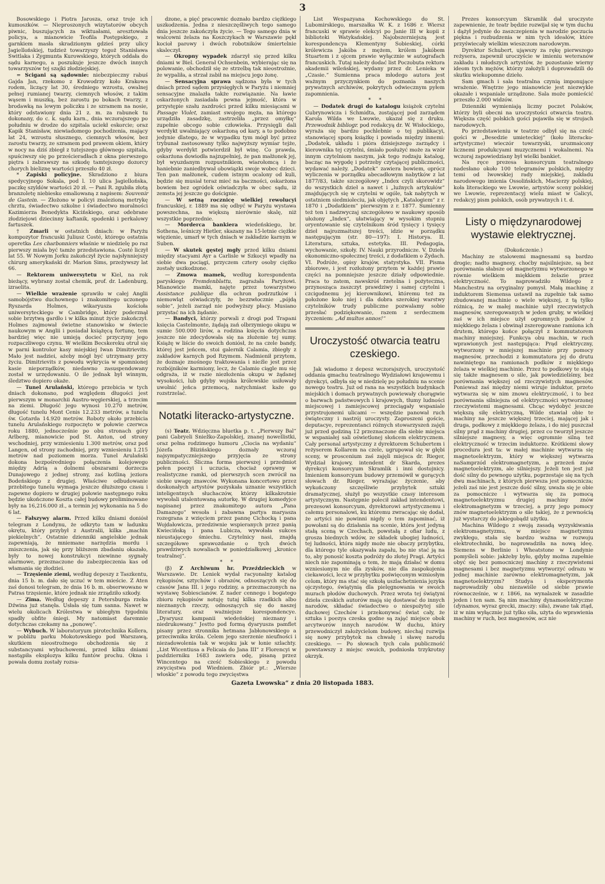3
Bosowskiego i Piotra Jarosza, oraz troje ich kumoszków. — Nieproszonych wizytatorów obcych piwnic, buszujących za wiktuałami, aresztowała policya, a mianowicie Teofila Postępskiego, z garnkiem masła skradzionym gdzieś przy ulicy Jagiellońskiej, tudzież towarzyszy tegoż Stanisława Switlaka i Zygmunta Kurowskiego, których oddała do sądu karnego, a poszukuje jeszcze dwóch innych towarzyszów tej szajki złodziejskiej.
= Scigani są sądownie: niebezpieczny rabuś Gajda Jan, rzekomo z Krowodrzy koło Krakowa rodem, liczący lat 30, średniego wzrostu, owalnej pełnej rumianej twarzy, ciemnych włosów, z takim wąsem i muszką, bez zarostu po bokach twarzy, z brodawką na lewym policzku i ze szramem na nosie, który odstawiony dnia 21 z. m. za rabunek tu dokonany, do c. k. sądu karn., dnia wczorajszego po południu w drodze do szpitala uciekł eskorcie; oraz Kapik Stanisław, niewiadomego pochodzenia, mający lat 24, wzrostu słusznego, ciemnych włosów, bez zarostu twarzy, ze szramem pod prawem okiem, który w nocy na dziś zbiegł z tutejszego głównego szpitala, spuściwszy się po prześcieradłach z okna pierwszego piętra i zabrawszy na szkodę tamtejszego dozorcy chorych bieliznę wartości przeszło 40 zł.
* Zapiski policyjne. Skradziono z biura spedycyjnego Sokala, pod l. 10 ulica Jagiellońska, paczkę szyldów wartości 20 zł. — Pani R. zgubiła złotą branzoletę niebiesko emaliowaną z napisem: Souvenir de Gastein. — Złożono w policyi znalezioną metrykę chrztu, świadectwo szkolne i świadectwo moralności Kazimierza Benedykta Kicińskiego, oraz odebrane złodziejowi dziecinny kaftanik, spodenki i perkalowy fartuszek.
† Zmarli w ostatnich dniach: w Paryżu kompozytor francuski Juliusz Costé, którego ostatnia operetka Les charbonniers właśnie w niedzielę po raz pierwszy miała być tamże przedstawiona. Costé liczył lat 55. W Nowym Jorku zakończył życie najsłynniejszy chirurg amerykański dr. Marion Sims, przeżywszy lat 66.
— Rektorem uniwersytetu w Kiel, na rok bieżący, wybrany został chemik, prof. dr. Ladenburg, izraelita.
— Wielkie wrażenie sprawiło w całej Anglii samobójstwo duchownego i znakomitego uczonego Ryszarda Holmes, wikaryusza kościoła uniwersyteckiego w Cambridge, który poderznął sobie brzytwą gardło i w kilka minut życie zakończył. Holmes zajmował świetne stanowisko w świecie naukowym w Anglii i posiadał książęcą fortunę, tem bardziej więc nie umieją docieć przyczyny jego rozpaczliwego czynu. W wielkim Becskereku otruł się w parni kontrolor kasy miejskiej Iwan Dimitrievits. Mało jest nadziei, ażeby mógł być utrzymany przy życiu. Dimitrievits z powodu wykrycia w spomnionej kasie nieporządków, niedawno zasuspendowany został w urzędowaniu. O ile jednak był winnym, śledztwo dopiero okaże.
— Tunel Arulański, którego przebicia w tych dniach dokonano, pod względem długości jest pierwszym w monarchii Austro-węgierskiej, a trzecim na ziemi. Długość jego wynosi 10.270 metrów, długość tunelu Mont Cenis 12.233 metrów, a tunelu św. Gotarda 14.920 metrów. Roboty około przebicia tunelu Arulańskiego rozpoczęto w połowie czerwca roku 1880, jednocześnie po obu stronach góry Arlberg, mianowicie pod St. Anton, od strony wschodniej, przy wzniesieniu 1.300 metrów, oraz pod Langen, od strony zachodniej, przy wzniesieniu 1.215 metrów nad poziomem morza. Tunel Arulański dokona bezpośredniego połączenia kolejowego między Adrią a dolnemi obszarami dorzecza Dunajowego z jednej strony, zaś kotliną jeziora Bodeńskiego z drugiej. Właściwe odbudowanie przebitego tunelu wymaga jeszcze dłuższego czasu i zapewne dopiero w drugiej połowie następnego roku będzie ukończone Koszta całej budowy preliminowane były na 16,216.000 zł., a termin jej wykonania na 5 do 6 lat.
— Fałszywy alarm. Przed kilku dniami doniósł telegram z Londynu, że odkryto tam w ładunku okrętu, który przybył z Australii, kilka „machin piekielnych“. Ostatnie dzienniki angielskie jednak zapewniają, że mniemane narzędzia mordu i zniszczenia, jak się przy bliższem zbadaniu okazało, były to nowej konstrukcyi niewinne sygnały alarmowe, przeznaczone do zabezpieczenia kas od włamania się złodziei.
— Trzęsienie ziemi, według depeszy z Taszkentu, dnia 15 b. m. dało się uczuć w tem mieście. Z Aten zaś donosi telegram, że dnia 16 b. m. obserwowano w Patras trzęsienie, które jednak nie zrządziło szkody.
— Zima. Według depeszy z Petersburga rzeka Dźwina już stanęła. Usłała się tum sanna. Nawet w wielu okolicach Królestwa w ubiegłym tygodniu spadły obfite śniegi. My natomiast daremnie dotychczas czekamy na „ponowę“.
— Wybuch. W laboratoryum pirotechnika Kollera, w pobliżu parku Mokotowskiego pod Warszawą, skutkiem nieostrożnego obchodzenia się z substancyami wybuchowemi, przed kilku dniami nastąpiła eksplozya kilku funtów prochu. Okna i powała domu zostały rozsa-
dzone, a pięć pracownic doznało bardzo ciężkiego uszkodzenia. Jedna z nieszczęśliwych tego samego dnia jeszcze zakończyła życie. — Tego samego dnia w walcowni żelaza na Koszczykach w Warszawie pękł kocioł parowy i dwóch robotników śmiertelnie skaleczył.
— Okropny wypadek zdarzył się przed kilku dniami w Biel. Generał Ochsenbein, wybierając się na polowanie, obchodził się ze strzelbą tak nieostrożnie, że wypaliła, a strzał zabił na miejscu jego żonę.
— Sensacyjna sprawa sądzona była w tych dniach przed sądem przysięgłych w Paryżu i niemniej sensacyjne znalazła także rozwiązanie. Na ławie oskarżonych zasiadała pewna jejmość, która w przystępie szału zazdrości przed kilku miesiącami w Passage Violet, zamiast swojego męża, na którego urządziła zasadzkę, zastrzeliła „przez omyłkę“ zupełnie obcego sobie człowieka. Przysięgli dali werdykt uwalniający oskarżoną od kary, a to podobno jedynie dlatego, że w wypadku tym mógł być przez trybunał zastosowany tylko najwyższy wymiar tejże, gdyby werdykt potwierdził był winę. Co prawda, oskarżona dowiodła najzupełniej, że pan małżonek jej, był wyuzdanym rozpustnikiem, wiarołomcą i że haniebnie zaniedbywał obowiązki swoje wobec dzieci. Ten pan małżonek, cudem istnym ocalony od kuli, będzie się musiał teraz mieć na baczności, oskarżona bowiem bez ogródek oświadczyła w obec sądu, iż zemsta jej jeszcze go doścignie.
— W setną rocznicę wielkiej rewolucyi francuskiej, r. 1889 ma się odbyć w Paryżu wystawa powszechna, na większą nierówn­ie skalę, niż wszystkie poprzednie.
— Morderca bankiera wiedeńskiego, br. Sothena, leśniczy Hietler, skazany na 15-letnie ciężkie więzienie, umarł w tych dniach w zakładzie karnym w Suben.
— W skutek gęstej mgły przed kilku dniami między stacyami Ayr a Carlisle w Szkocyi wpadły na siebie dwa pociągi, przyczem cztery osoby ciężko zostały uszkodzone.
— Zmowa mamek, według korespondenta paryskiego Fremdenblattu, zagrażała Paryżowi. Mianowicie mamki, najęte przez towarzystwo Assistance publique dla ochron podrzutków i niemowląt oświadczyły, że bezzwłocznie „pójdą sobie“, jeżeli zarząd nie podwyższy płacy. Musiano przystać na ich żądanie.
— Bandyci, którzy porwali z drogi pod Trapani księcia Castelmonte, żądają zań olbrzymiego okupu w sumie 500.000 lirów, a rodzina księcia dotychczas jeszcze nie zdecydowała się na złożenie tej sumy. Książę w liście do swoich doniósł, że na czele bandy, której jest jeńcem, stoi galernik Calamia, zbiegły z zakładów karnych pod Rzymem. Nadmienił przytem, że doznaje znośnego traktowania i nieźle jest przez rozbójników karmiony, lecz, że Calamio ciągle mu się odgraża, iż w razie niezłożenia okupu w żądanej wysokości, lub gdyby wojska królewskie usiłowały uwolnić jeńca przemocą, natychmiast każe go rozstrzelać.
Notatki literacko-artystyczne.
(s) Teatr. Wdzięczna bluetka p. t. „Pierwszy Bal“ pani Gabryeli Sniežko-Zapolskiej, znanej nowellistki, oraz pełna rodzimego humoru „Ciocia na wydaniu“ Józefa Blizińskiego doznały wczoraj najsympatyczniejszego przyjęcia ze strony publiczności. Śliczna forma pierwszej i przedmiot pełen poezyi i uczucia, chociaż oprawny w realistyczne ramki, od pierwszych scen zwrócił na siebie uwagę znawców. Wykonana koncertowo przez doskonałych artystów pozyskała uznanie wszystkich inteligentnych słuchaczów, którzy kilkakrotnie wywołali utalentowaną autorkę. W drugiej komedyjce napisanej przez znakomitego autora „Pana Damazego“ wesoła i zabawna partya maryasza rozegrana z wzięciem przez pannę Cichocką i pana Wojdałowicza, przedziwnie wspieranych przez panią Kwiecińską i pana Lubicza, wywołała sukces nieustającego śmiechu. Czytelnicy nasi, znajdą szczegółowe sprawozdanie o tych dwóch prawdziwych nowaliach w poniedziałkowej „kronice teatralnej“.
* *
(β) Z Archiwum hr. Przeździeckich w Warszawie. Dr. Leniek wydał racyonalny katalog rękopisów, sztychów i obrazów, odnoszących się do czasów Jana III. i jego rodziny, a przeznaczonych na wystawę Sobiescianów. Z nader cennego i bogatego zbioru rękopisów notuję tutaj kilka rzadkich albo nieznanych rzeczy, odnoszących się do naszej literatury, oraz ważniejsze korespondencye. „Dyaryusz kampanii wiedeńskiej nieznany i niedrukowany.“ Jestto pod formą dyaryusza pamflet pisany przez stronnika hetmana Jabłonowskiego a przeciwnika króla. Celem jego szerzenie nieufności i niezadowolenia tak w wojsku jak w łonie szlachty. „List Wicentiusa a Felicaia do Jana III“ z Florencyi w październiku 1683 zawiera odę, pisaną przez Wincentego na cześć Sobieskiego z powodu zwycięstwa pod Wiedniem. Zbiór pt.: „Wiersze włoskie“ z powodu tego zwycięstwa
List Wespazyana Kochowskiego do St. Lubomirskiego, marszałka W. K. z 1686 r. Wiersz francuski w sprawie elekcyi po Janie III w kopii z biblioteki Watykańskiej. Najobszerniejszą jest korespondencya Klementyny Sobieskiej, córki królewicza Jakóba z mężem, królem Jakóbem Stuartem i z ojcem prawie wyłącznie w autografach francuskich. Tutaj należy dodać list Poczobuta rektora akademii wileńskiej, wydany przez dr. Lenieka w „Czasie.“ Sumienna praca młodego autora jest ważnym przyczynkiem do poznania naszych prywatnych archiwów, pokrytych odwiecznym pyłem zapomnienia.
* *
— Dodatek drugi do katalogu książek czytelni Gubrynowicza i Schmidta, zostającej pod zarządem Karola Wilda we Lwowie, ukazał się z druku. Przewodnik bibliogr. pod redakcyą dr. W. Wisłockiego, wyraża się bardzo pochlebnie o tej publikacyi, stanowiącej sporą książkę i powiada między innemi: „Dodatek, układu i pióra dzisiejszego zarządcy i kierownika tej czytelni, śmiało posłużyć może za wzór innym czytelniom naszym, jak tego rodzaju katalog, bacząc na wygodę i potrzeby czytającej publiczności, wydawać należy. „Dodatek“ zawiera bowiem, oprócz wyliczenia w porządku abecadłowym nabytków z lat 1877/83, także szczegółowy „Index czyli skorowidz“ do wszystkich dzieł a nawet i „luźnych artykułów“ znajdujących się w czytelni w ogóle, tak nabytych w ostatniem siedmioleciu, jak objętych „Katalogiem“ z r. 1870 i „Dodatkiem“ pierwszym z r. 1877. Sumienny też ten i nadzwyczaj szczegółowo w naukowy sposób ułożony „Index“, ułatwiający w wysokim stopniu oryentowanie się czytelnikom śród tysięcy i tysięcy dzieł najrozmaitszej treści, idzie w porządku następującym (str. 80—197): I. Historya. II. Literatura, sztuka, estetyka. III. Pedagogia, wychowanie, szkoły. IV. Nauki przyrodnicze. V. Dzieła ekonomiczno-społecznej treści, z dodatkiem o Żydach. VI. Podróże, opisy krajów, statystyka. VII. Pisma zbiorowe, i jest rozłożony przytem w każdej prawie części na pomniejsze jeszcze działy odpowiednie. Praca to zatem, nawskróś rzetelna i pożyteczna, przynosząca zaszczyt prawdziwy i samej czytelni i czcigodnemu jej kierownikowi, któremu też za położone koło niej i dla dobra szerokiej warstwy czytelników trudy publiczne pozwalamy sobie przesłać podziękowanie, razem z serdecznem życzeniem: „Ad multos annos!“
Uroczystość otwarcia teatru czeskiego.
Jak wiadomo z depesz wczorajszych, uroczystość oddania gmachu teatralnego Wydziałowi krajowemu i dyrekcyi, odbyła się w niedzielę po południu na scenie nowego teatru. Już od rana na wszystkich budynkach miejskich i domach prywatnych powiewały chorągwie o barwach państwowych i krajowych, tłumy ludności miejscowej i zamiejscowej przeciągały wspaniale przystrojonemi ulicami — wszędzie panował ruch świąteczny i nastrój uroczysty. Zaproszeni goście, deputacye, reprezentanci różnych stowarzyszeń zajęli już przed godziną 12 przeznaczone dla siebie miejsca w wspaniałej sali oświetlonej słońcem elektrycznem. Cały personal artystyczny z dyrektorem Schubertem i reżyserem Kollarem na czele, ugrupował się w głębi sceny, w proscenium zaś zajęli miejsca dr. Rieger, Wydział krajowy, intendent dr Skarda, prezes dyrekcyi konsorcyum Skramlik i inni dostojnicy. Imieniem konsorcyum budowy przemówił w gorących słowach dr. Rieger, wyrażając życzenie, aby wykończony szczęśliwie przybytek sztuki dramatycznej, służył po wszystkie czasy interesom artystycznym. Następnie polecił zakład intendentowi, prezesowi konsorcyum, dyrektorowi artystycznemu i całemu personalowi, ku któremu zwracając się dodał, że artyści nie powinni nigdy o tem zapominać, iż powołani są do działania na scenie, która jest jedyną stałą sceną w Czechach, powstałą z ofiar ludu, z grosza biednych wdów, ze składek ubogiej ludności, tej ludności, która nigdy może nie obaczy przybytku, dla którego tyle okazywała zapału, bo nie stać ją na to, aby ponosić koszta podróży do złotej Pragi. Artyści niech nie zapominają o tem, że mają działać w domu wzniesionym nie dla zysków, nie dla zaspokojenia ciekawości, lecz w przybytku poświęconym wzniosłym celom, który ma stać się szkołą uszlachetnienia języka ojczystego, świątynią dla pielęgnowania w swoich murach płodów duchowych. Przez wrota tej świątyni dzieła czeskich autorów mają się dostawać do innych narodów, składać świadectwo o niespożytej sile duchowej Czechów i przekonywać świat cały, że sztuka i poezya czeska godne są zająć miejsce obok arcytworów innych narodów. W duchu, który przewodniczył założycielom budowy, niechaj rozwija się nowy przybytek na chwałę i sławę narodu czeskiego. — Po słowach tych cała publiczność powstawszy z miejsc swoich, podniosła trzykrotny okrzyk.
Prezes konsorcyum Skramlik dał uroczyste zapewnienie, że teatr będzie rozwijał się w tym duchu i dążył jedynie do zaszczepienia w narodzie poczucia piękna i rozbudzenia w nim tych ideałów, które przyświecały wielkim wieszczom narodowym.
Dyrektor Schubert, ująwszy za rękę pierwszego reżysera, zapewnił uroczyście w imieniu weteranów zakładu i młodszych artystów, że pozostanie wierny ideom tych mężów, którzy założyli i doprowadzili do skutku wiekopomne dzieło.
Sam gmach i sala teatralna czynią imponujące wrażenie. Wnętrze jego mianowicie jest niezwykle okazałe i wspaniale urządzone. Sala może pomieścić przeszło 2.000 widzów.
Dzienniki wymieniają liczny poczet Polaków, którzy byli obecni na uroczystości otwarcia teatru. Większa część polskich gości pojawiła się w strojach narodowych.
Po przedstawieniu w teatrze odbył się na cześć gości w „Besedzie umieteckiej“ (koło literacko-artystyczne) wieczór towarzyski, urozmaicony licznemi produkcyami muzycznemi i wokalnemi. Na wczoraj zapowiedziany był wielki bankiet.
Na ręce prezesa konsorcyum teatralnego nadesłano około 100 telegramów polskich, między temi od lwowskiej rady miejskiej, zakładu narodowego imienia Ossolińskich, Macierzy polskiej, koła literackiego we Lwowie, artystów sceny polskiej we Lwowie, reprezentacyj wielu miast w Galicyi, redakcyj pism polskich, osób prywatnych i t. d.
Listy o międzynarodowej wystawie elektrycznej.
(Dokończenie.)
Machiny ze stalowemi magnesami są bardzo drogie; nadto magnesy, choćby najsilniejsze, są bez porównania słabsze od magnetyzmu wytworzonego w równie wielkiem miękkiem żelazie przez elektryczność. To naprowadziło Wildego z Manchestru na oryginalny pomysł. Małą machinę z induktorem Siemensa ustawił na zupełnie tak samo zbudowanej machinie o wiele większej, z tą tylko różnicą, że w małej machinie użył rzeczywistych magnesów, szeregowanych w jeden gruby, w wielkiej zaś w ich miejsce użył ogromnych podków z miękkiego żelaza i obwinął zszeregowane ramiona ich drutem, którego końce połączył z kommutatorem machiny mniejszej. Funkcya obu machin, w ruch wprawionych jest następująca: Prąd elektryczny, wytworzony w mniejszej machinie przy pomocy magnesów, przechodzi z kommutatora jej do drutu nawiniętego na ramionach podków z miękkiego żelaza w wielkiej machinie. Przez to podkowy te stają się także magnesem o sile, jak powiedzieliśmy, bez porównania większej od rzeczywistych magnesów. Ponieważ zaś między niemi wiruje induktor, przeto wytwarza się w nim znowu elektryczność, i to bez porównania silniejsza od elektryczności wytworzonej rzeczywistemi magnesami. Chcąc wydobyć jeszcze większą siłę elektryczną, Wilde stawiał obie te machiny na jeszcze większej trzeciej, mającej jak i druga, podkowy z miękkiego żelaza, i do niej puszczał silny prąd z machiny drugiej, przez co tworzył jeszcze silniejsze magnesy, a więc ogromnie silną też elektryczność w trzecim induktorze. Krótkiemi słowy procedura jest ta: w małej machinie wytwarza się magnetoelektryzm, który w większej wytwarza naSamprzód elektromagnetyzm, a przezeń znów magnetoelektryzm, ale silniejszy. Jeżeli ten jest już dość silny do pewnego użytku, poprzestaje się na tych dwu machinach, z których pierwsza jest pomocnicza; jeżeli zaś nie jest jeszcze dość silny, uważa się je obie za pomocnicze i wytwarza się za pomocą magnetoelektryzmu drugiej machiny znów elektromagnetyzm w trzeciej, a przy jego pomocy znów magnetoelektryzm o sile takiej, że z pewnością już wystarczy do jakiegobądź użytku.
Machina Wildego z swoją zasadą wyzyskiwania elektromagnetyzmu, w miejsce magnetyzmu zwykłego, stała się bardzo ważna w rozwoju elektrotechniki, bo naprowadziła na nową ideę. Siemens w Berlinie i Wheatstone w Londynie pomyśleli sobie: jakżeby było, gdyby można zupełnie obyć się bez pomocniczej machiny z rzeczywistemi magnesami i bez magnetyzmu wytworzyć odrazu w jednej machinie zarówno elektromagnetyzm, jak magnetoelektryzm? Studya i eksperymenta naprowadziły obu niezawiśle od siebie prawie równocześnie, w r. 1866, na wynalazek w zasadzie jeden i ten sam. Są nim machiny dynamoelektryczne (dynamos, wyraz grecki, znaczy: siła), zwane tak ztąd, iż w nim wyłącznie już tylko siła, użyta do wprawienia machiny w ruch, bez magnesów, acz nie
Gazeta Lwowska“ z dnia 20 listopada 1883.